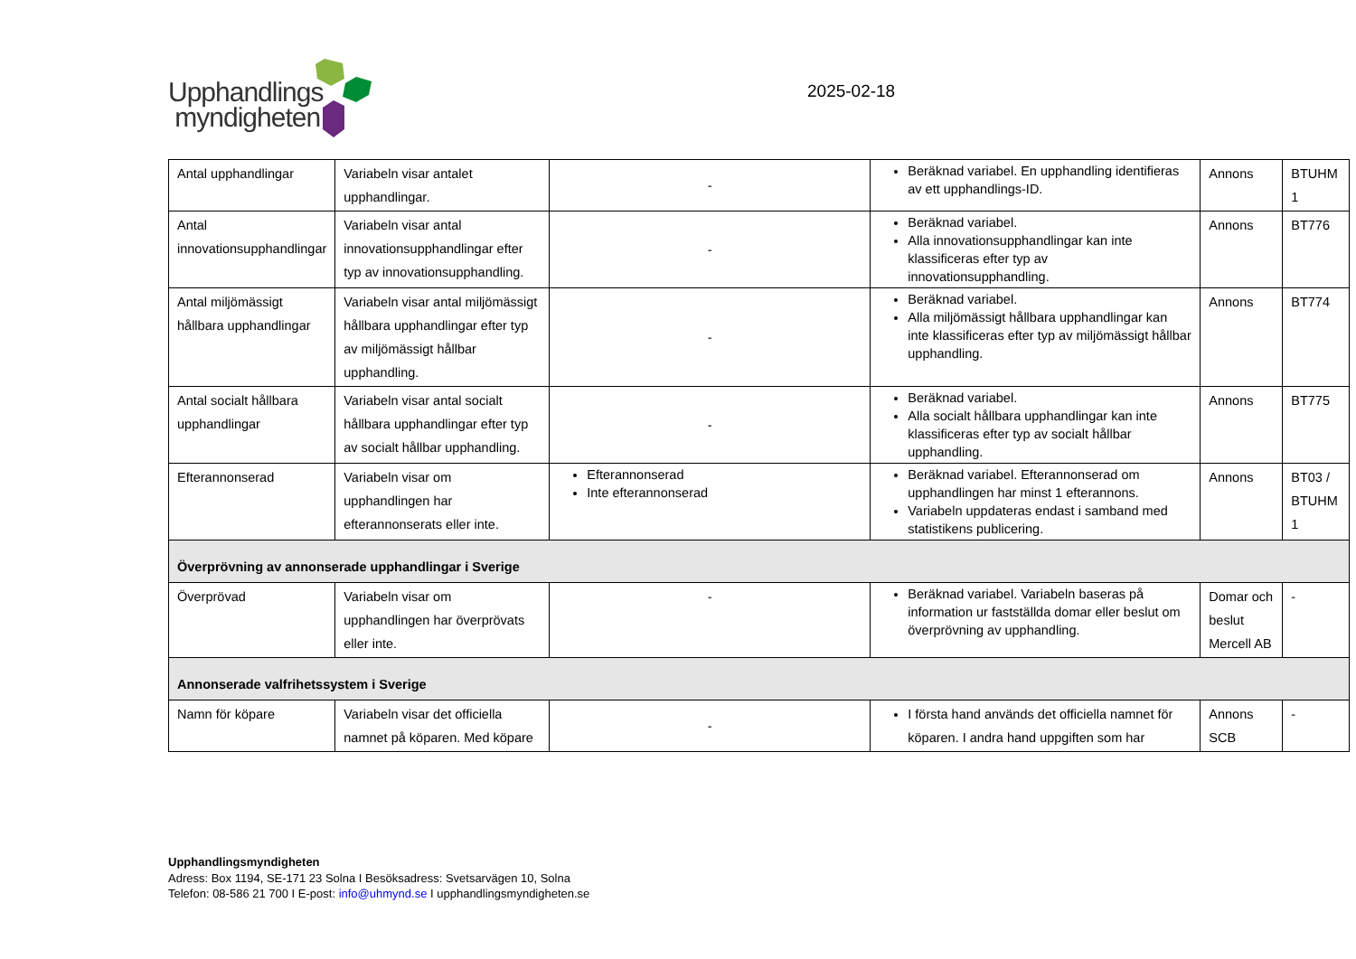Upphandlings
myndigheten
2025-02-18
| Antal upphandlingar | Variabeln visar antalet upphandlingar. | - | Beräknad variabel. En upphandling identifieras av ett upphandlings-ID. | Annons | BTUHM 1 |
| Antal innovationsupphandlingar | Variabeln visar antal innovationsupphandlingar efter typ av innovationsupphandling. | - | Beräknad variabel. Alla innovationsupphandlingar kan inte klassificeras efter typ av innovationsupphandling. | Annons | BT776 |
| Antal miljömässigt hållbara upphandlingar | Variabeln visar antal miljömässigt hållbara upphandlingar efter typ av miljömässigt hållbar upphandling. | - | Beräknad variabel. Alla miljömässigt hållbara upphandlingar kan inte klassificeras efter typ av miljömässigt hållbar upphandling. | Annons | BT774 |
| Antal socialt hållbara upphandlingar | Variabeln visar antal socialt hållbara upphandlingar efter typ av socialt hållbar upphandling. | - | Beräknad variabel. Alla socialt hållbara upphandlingar kan inte klassificeras efter typ av socialt hållbar upphandling. | Annons | BT775 |
| Efterannonserad | Variabeln visar om upphandlingen har efterannonserats eller inte. | Efterannonserad Inte efterannonserad | Beräknad variabel. Efterannonserad om upphandlingen har minst 1 efterannons. Variabeln uppdateras endast i samband med statistikens publicering. | Annons | BT03 / BTUHM 1 |
| Överprövning av annonserade upphandlingar i Sverige | | | | | |
| Överprövad | Variabeln visar om upphandlingen har överprövats eller inte. | - | Beräknad variabel. Variabeln baseras på information ur fastställda domar eller beslut om överprövning av upphandling. | Domar och beslut Mercell AB | - |
| Annonserade valfrihetssystem i Sverige | | | | | |
| Namn för köpare | Variabeln visar det officiella namnet på köparen. Med köpare | - | I första hand används det officiella namnet för köparen. I andra hand uppgiften som har | Annons SCB | - |
Upphandlingsmyndigheten
Adress: Box 1194, SE-171 23 Solna I Besöksadress: Svetsarvägen 10, Solna
Telefon: 08-586 21 700 I E-post: info@uhmynd.se I upphandlingsmyndigheten.se